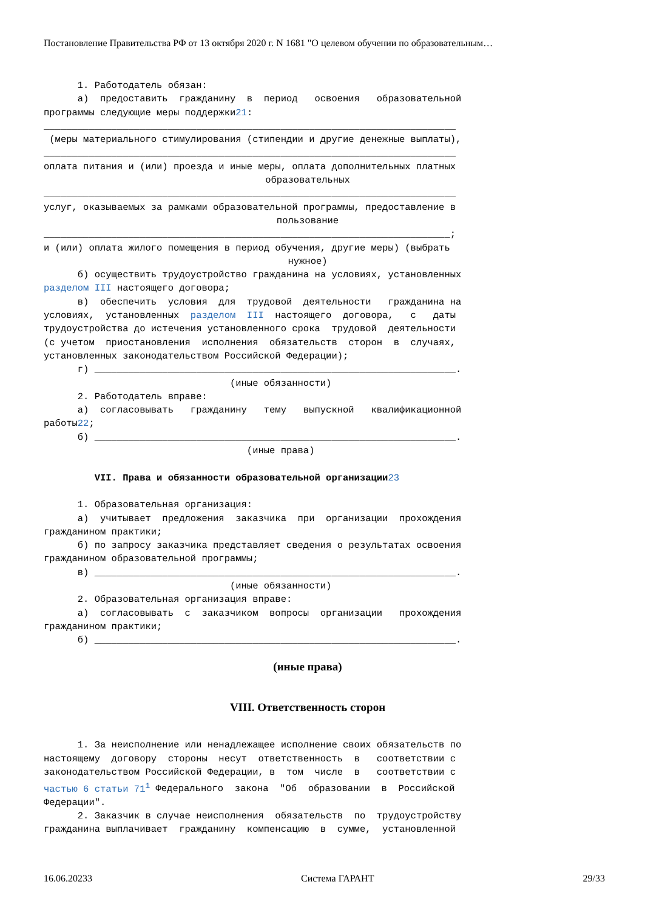Постановление Правительства РФ от 13 октября 2020 г. N 1681 "О целевом обучении по образовательным…
      1. Работодатель обязан:
      а)  предоставить  гражданину  в  период   освоения   образовательной
программы следующие меры поддержки21:
_________________________________________________________________________
 (меры материального стимулирования (стипендии и другие денежные выплаты),
_________________________________________________________________________
оплата питания и (или) проезда и иные меры, оплата дополнительных платных
образовательных_________________________________________________________________________
услуг, оказываемых за рамками образовательной программы, предоставление в
пользование________________________________________________________________________;
и (или) оплата жилого помещения в период обучения, другие меры) (выбрать
нужное)      б) осуществить трудоустройство гражданина на условиях, установленных
разделом III настоящего договора;
      в)  обеспечить  условия  для  трудовой  деятельности   гражданина на
условиях,  установленных  разделом  III  настоящего  договора,   с   даты
трудоустройства до истечения установленного срока  трудовой  деятельности
(с учетом  приостановления  исполнения  обязательств  сторон  в  случаях,
установленных законодательством Российской Федерации);
      г) ________________________________________________________________.
                                 (иные обязанности)
      2. Работодатель вправе:
      а)  согласовывать   гражданину   тему   выпускной   квалификационной
работы22;
      б) ________________________________________________________________.
                                    (иные права)

         VII. Права и обязанности образовательной организации 23

      1. Образовательная организация:
      а)  учитывает  предложения  заказчика  при  организации  прохождения
гражданином практики;
      б) по запросу заказчика представляет сведения о результатах освоения
гражданином образовательной программы;
      в) ________________________________________________________________.
                                 (иные обязанности)
      2. Образовательная организация вправе:
      а)  согласовывать  с  заказчиком  вопросы  организации   прохождения
гражданином практики;
      б) ________________________________________________________________.
(иные права)
VIII. Ответственность сторон
      1. За неисполнение или ненадлежащее исполнение своих обязательств по
настоящему  договору  стороны  несут  ответственность  в   соответствии с
законодательством Российской Федерации, в  том  числе  в   соответствии с
частью 6 статьи 711 Федерального  закона  "Об  образовании  в  Российской
Федерации".
      2. Заказчик в случае неисполнения  обязательств  по  трудоустройству
гражданина выплачивает  гражданину  компенсацию  в  сумме,  установленной
16.06.20233 Система ГАРАНТ 29/33